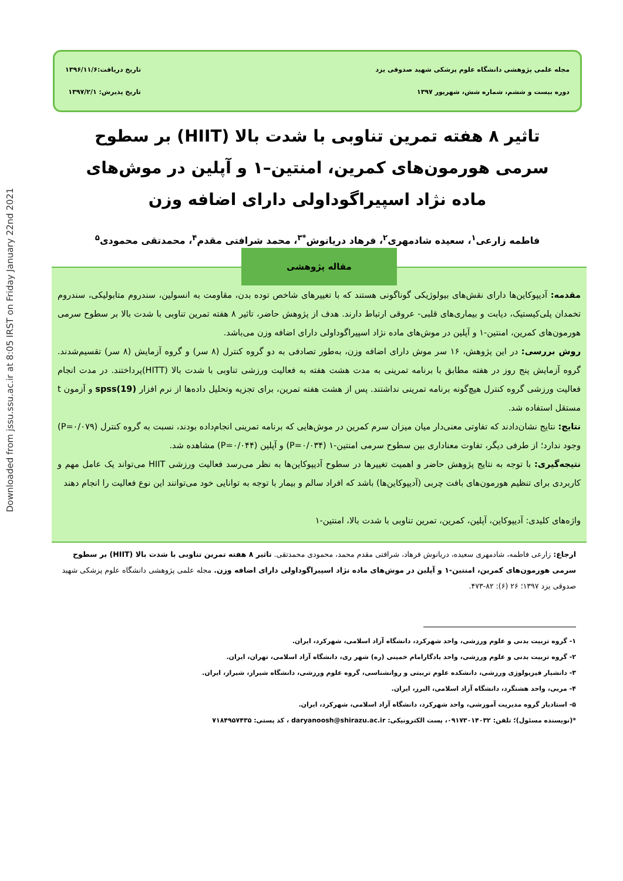Downloaded from jssu.ssu.ac.ir at 8:05 IRST on Friday January 22nd 2021
مجله علمی پژوهشی دانشگاه علوم پزشکی شهید صدوقی یزد
دوره بیست و ششم، شماره شش، شهریور ۱۳۹۷
تاریخ دریافت:۱۳۹۶/۱۱/۶
تاریخ پذیرش: ۱۳۹۷/۲/۱
تاثیر ۸ هفته تمرین تناوبی با شدت بالا (HIIT) بر سطوح سرمی هورمون‌های کمرین، امنتین–۱ و آپلین در موش‌های ماده نژاد اسپیراگوداولی دارای اضافه وزن
فاطمه زارعی<sup>۱</sup>، سعیده شادمهری<sup>۲</sup>، فرهاد دریانوش<sup>*۳</sup>، محمد شرافتی مقدم<sup>۴</sup>، محمدتقی محمودی<sup>۵</sup>
مقاله پژوهشی
مقدمه: آدیپوکاین‌ها دارای نقش‌های بیولوژیکی گوناگونی هستند که با تغییرهای شاخص توده بدن، مقاومت به انسولین، سندروم متابولیکی، سندروم تخمدان پلی‌کیستیک، دیابت و بیماری‌های قلبی- عروقی ارتباط دارند. هدف از پژوهش حاضر، تاثیر ۸ هفته تمرین تناوبی با شدت بالا بر سطوح سرمی هورمون‌های کمرین، امنتین-۱ و آپلین در موش‌های ماده نژاد اسپیراگوداولی دارای اضافه وزن می‌باشد.
روش بررسی: در این پژوهش، ۱۶ سر موش دارای اضافه وزن، به‌طور تصادفی به دو گروه کنترل (۸ سر) و گروه آزمایش (۸ سر) تقسیم‌شدند. گروه آزمایش پنج روز در هفته مطابق با برنامه تمرینی به مدت هشت هفته به فعالیت ورزشی تناوبی با شدت بالا (HITT)پرداختند. در مدت انجام فعالیت ورزشی گروه کنترل هیچ‌گونه برنامه تمرینی نداشتند. پس از هشت هفته تمرین، برای تجزیه وتحلیل داده‌ها از نرم افزار spss(19) و آزمون t مستقل استفاده شد.
نتایج: نتایج نشان‌دادند که تفاوتی معنی‌دار میان میزان سرم کمرین در موش‌هایی که برنامه تمرینی انجام‌داده بودند، نسبت به گروه کنترل (P=۰/۰۷۹) وجود ندارد؛ از طرفی دیگر، تفاوت معناداری بین سطوح سرمی امنتین-۱ (P=۰/۰۳۴) و آپلین (P=۰/۰۴۴) مشاهده شد.
نتیجه‌گیری: با توجه به نتایج پژوهش حاضر و اهمیت تغییرها در سطوح آدیپوکاین‌ها به نظر می‌رسد فعالیت ورزشی HIIT می‌تواند یک عامل مهم و کاربردی برای تنظیم هورمون‌های بافت چربی (آدیپوکاین‌ها) باشد که افراد سالم و بیمار با توجه به توانایی خود می‌توانند این نوع فعالیت را انجام دهند
واژه‌های کلیدی: آدیپوکاین، آپلین، کمرین، تمرین تناوبی با شدت بالا، امنتین-۱
ارجاع: زارعی فاطمه، شادمهری سعیده، دریانوش فرهاد، شرافتی مقدم محمد، محمودی محمدتقی. تاثیر ۸ هفته تمرین تناوبی با شدت بالا (HIIT) بر سطوح سرمی هورمون‌های کمرین، امنتین-۱ و آپلین در موش‌های ماده نژاد اسپیراگوداولی دارای اضافه وزن. مجله علمی پژوهشی دانشگاه علوم پزشکی شهید صدوقی یزد ۱۳۹۷؛ ۲۶ (۶): ۸۲-۴۷۳.
۱- گروه تربیت بدنی و علوم ورزشی، واحد شهرکرد، دانشگاه آزاد اسلامی، شهرکرد، ایران.
۲- گروه تربیت بدنی و علوم ورزشی، واحد یادگارامام خمینی (ره) شهر ری، دانشگاه آزاد اسلامی، تهران، ایران.
۳- دانشیار فیزیولوژی ورزشی، دانشکده علوم تربیتی و روانشناسی، گروه علوم ورزشی، دانشگاه شیراز، شیراز، ایران.
۴- مربی، واحد هشتگرد، دانشگاه آزاد اسلامی، البرز، ایران.
۵- استادیار گروه مدیریت آموزشی، واحد شهرکرد، دانشگاه آزاد اسلامی، شهرکرد، ایران.
*(نویسنده مسئول)؛ تلفن: ۰۹۱۷۳۰۱۴۰۳۲، پست الکترونیکی: daryanoosh@shirazu.ac.ir ، کد پستی: ۷۱۸۴۹۵۷۴۳۵